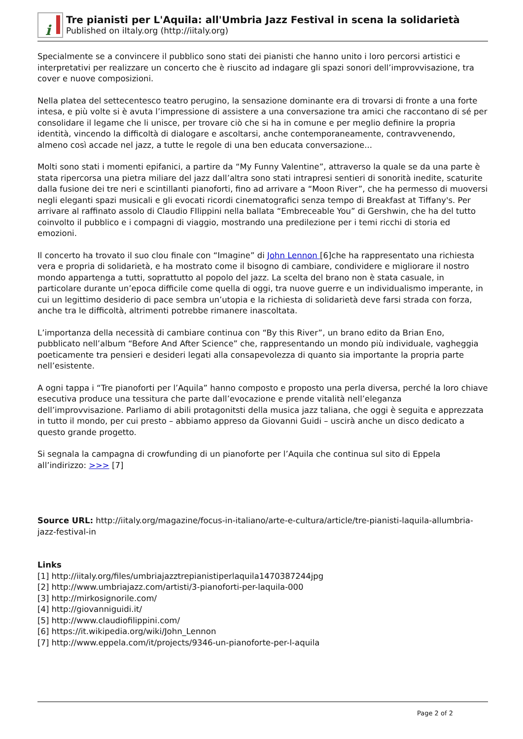i
Tre pianisti per L'Aquila: all'Umbria Jazz Festival in scena la solidarietà
Published on iItaly.org (http://iitaly.org)
Specialmente se a convincere il pubblico sono stati dei pianisti che hanno unito i loro percorsi artistici e interpretativi per realizzare un concerto che è riuscito ad indagare gli spazi sonori dell’improvvisazione, tra cover e nuove composizioni.
Nella platea del settecentesco teatro perugino, la sensazione dominante era di trovarsi di fronte a una forte intesa, e più volte si è avuta l’impressione di assistere a una conversazione tra amici che raccontano di sé per consolidare il legame che li unisce, per trovare ciò che si ha in comune e per meglio definire la propria identità, vincendo la difficoltà di dialogare e ascoltarsi, anche contemporaneamente, contravvenendo, almeno così accade nel jazz, a tutte le regole di una ben educata conversazione...
Molti sono stati i momenti epifanici, a partire da “My Funny Valentine”, attraverso la quale se da una parte è stata ripercorsa una pietra miliare del jazz dall’altra sono stati intrapresi sentieri di sonorità inedite, scaturite dalla fusione dei tre neri e scintillanti pianoforti, fino ad arrivare a “Moon River”, che ha permesso di muoversi negli eleganti spazi musicali e gli evocati ricordi cinematografici senza tempo di Breakfast at Tiffany's. Per arrivare al raffinato assolo di Claudio FIlippini nella ballata “Embreceable You” di Gershwin, che ha del tutto coinvolto il pubblico e i compagni di viaggio, mostrando una predilezione per i temi ricchi di storia ed emozioni.
Il concerto ha trovato il suo clou finale con “Imagine” di John Lennon [6]che ha rappresentato una richiesta vera e propria di solidarietà, e ha mostrato come il bisogno di cambiare, condividere e migliorare il nostro mondo appartenga a tutti, soprattutto al popolo del jazz. La scelta del brano non è stata casuale, in particolare durante un’epoca difficile come quella di oggi, tra nuove guerre e un individualismo imperante, in cui un legittimo desiderio di pace sembra un’utopia e la richiesta di solidarietà deve farsi strada con forza, anche tra le difficoltà, altrimenti potrebbe rimanere inascoltata.
L’importanza della necessità di cambiare continua con “By this River”, un brano edito da Brian Eno, pubblicato nell’album “Before And After Science” che, rappresentando un mondo più individuale, vagheggia poeticamente tra pensieri e desideri legati alla consapevolezza di quanto sia importante la propria parte nell’esistente.
A ogni tappa i “Tre pianoforti per l’Aquila” hanno composto e proposto una perla diversa, perché la loro chiave esecutiva produce una tessitura che parte dall’evocazione e prende vitalità nell’eleganza dell’improvvisazione. Parliamo di abili protagonitsti della musica jazz taliana, che oggi è seguita e apprezzata in tutto il mondo, per cui presto – abbiamo appreso da Giovanni Guidi – uscirà anche un disco dedicato a questo grande progetto.
Si segnala la campagna di crowfunding di un pianoforte per l’Aquila che continua sul sito di Eppela all’indirizzo: >>> [7]
Source URL: http://iitaly.org/magazine/focus-in-italiano/arte-e-cultura/article/tre-pianisti-laquila-allumbria-jazz-festival-in
Links
[1] http://iitaly.org/files/umbriajazztrepianistiperlaquila1470387244jpg
[2] http://www.umbriajazz.com/artisti/3-pianoforti-per-laquila-000
[3] http://mirkosignorile.com/
[4] http://giovanniguidi.it/
[5] http://www.claudiofilippini.com/
[6] https://it.wikipedia.org/wiki/John_Lennon
[7] http://www.eppela.com/it/projects/9346-un-pianoforte-per-l-aquila
Page 2 of 2